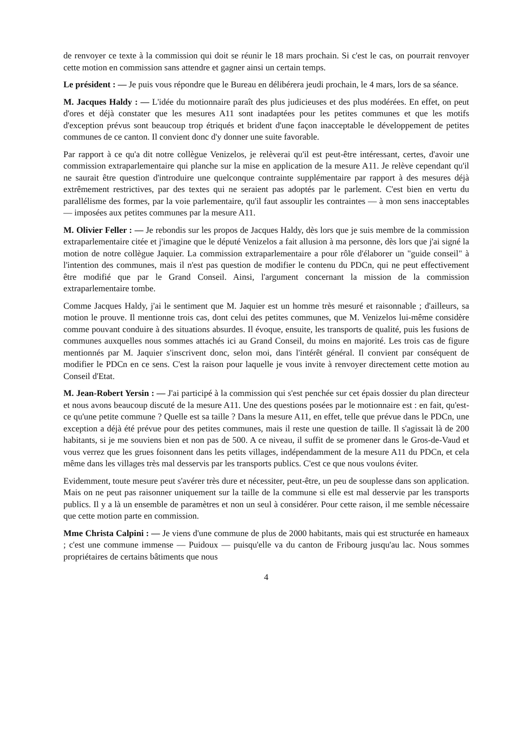de renvoyer ce texte à la commission qui doit se réunir le 18 mars prochain. Si c'est le cas, on pourrait renvoyer cette motion en commission sans attendre et gagner ainsi un certain temps.
Le président : — Je puis vous répondre que le Bureau en délibérera jeudi prochain, le 4 mars, lors de sa séance.
M. Jacques Haldy : — L'idée du motionnaire paraît des plus judicieuses et des plus modérées. En effet, on peut d'ores et déjà constater que les mesures A11 sont inadaptées pour les petites communes et que les motifs d'exception prévus sont beaucoup trop étriqués et brident d'une façon inacceptable le développement de petites communes de ce canton. Il convient donc d'y donner une suite favorable.
Par rapport à ce qu'a dit notre collègue Venizelos, je relèverai qu'il est peut-être intéressant, certes, d'avoir une commission extraparlementaire qui planche sur la mise en application de la mesure A11. Je relève cependant qu'il ne saurait être question d'introduire une quelconque contrainte supplémentaire par rapport à des mesures déjà extrêmement restrictives, par des textes qui ne seraient pas adoptés par le parlement. C'est bien en vertu du parallélisme des formes, par la voie parlementaire, qu'il faut assouplir les contraintes — à mon sens inacceptables — imposées aux petites communes par la mesure A11.
M. Olivier Feller : — Je rebondis sur les propos de Jacques Haldy, dès lors que je suis membre de la commission extraparlementaire citée et j'imagine que le député Venizelos a fait allusion à ma personne, dès lors que j'ai signé la motion de notre collègue Jaquier. La commission extraparlementaire a pour rôle d'élaborer un "guide conseil" à l'intention des communes, mais il n'est pas question de modifier le contenu du PDCn, qui ne peut effectivement être modifié que par le Grand Conseil. Ainsi, l'argument concernant la mission de la commission extraparlementaire tombe.
Comme Jacques Haldy, j'ai le sentiment que M. Jaquier est un homme très mesuré et raisonnable ; d'ailleurs, sa motion le prouve. Il mentionne trois cas, dont celui des petites communes, que M. Venizelos lui-même considère comme pouvant conduire à des situations absurdes. Il évoque, ensuite, les transports de qualité, puis les fusions de communes auxquelles nous sommes attachés ici au Grand Conseil, du moins en majorité. Les trois cas de figure mentionnés par M. Jaquier s'inscrivent donc, selon moi, dans l'intérêt général. Il convient par conséquent de modifier le PDCn en ce sens. C'est la raison pour laquelle je vous invite à renvoyer directement cette motion au Conseil d'Etat.
M. Jean-Robert Yersin : — J'ai participé à la commission qui s'est penchée sur cet épais dossier du plan directeur et nous avons beaucoup discuté de la mesure A11. Une des questions posées par le motionnaire est : en fait, qu'est-ce qu'une petite commune ? Quelle est sa taille ? Dans la mesure A11, en effet, telle que prévue dans le PDCn, une exception a déjà été prévue pour des petites communes, mais il reste une question de taille. Il s'agissait là de 200 habitants, si je me souviens bien et non pas de 500. A ce niveau, il suffit de se promener dans le Gros-de-Vaud et vous verrez que les grues foisonnent dans les petits villages, indépendamment de la mesure A11 du PDCn, et cela même dans les villages très mal desservis par les transports publics. C'est ce que nous voulons éviter.
Evidemment, toute mesure peut s'avérer très dure et nécessiter, peut-être, un peu de souplesse dans son application. Mais on ne peut pas raisonner uniquement sur la taille de la commune si elle est mal desservie par les transports publics. Il y a là un ensemble de paramètres et non un seul à considérer. Pour cette raison, il me semble nécessaire que cette motion parte en commission.
Mme Christa Calpini : — Je viens d'une commune de plus de 2000 habitants, mais qui est structurée en hameaux ; c'est une commune immense — Puidoux — puisqu'elle va du canton de Fribourg jusqu'au lac. Nous sommes propriétaires de certains bâtiments que nous
4